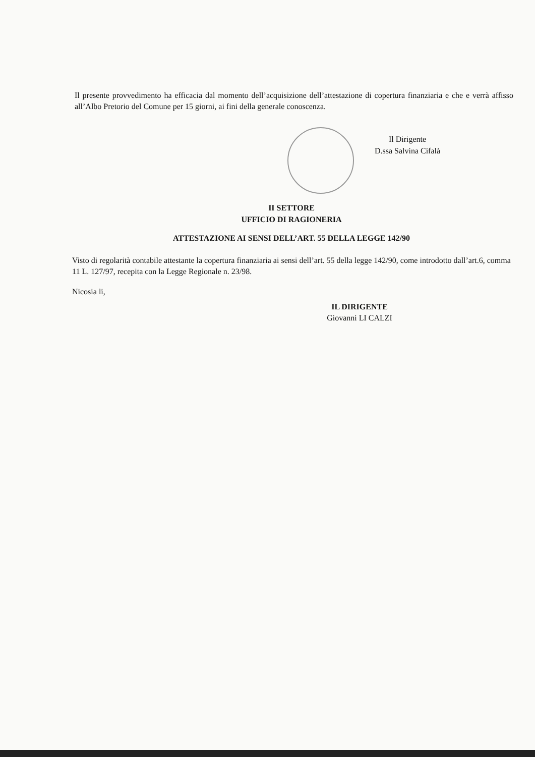Il presente provvedimento ha efficacia dal momento dell’acquisizione dell’attestazione di copertura finanziaria e che e verrà affisso all’Albo Pretorio del Comune per 15 giorni, ai fini della generale conoscenza.
Il Dirigente
D.ssa Salvina Cifalà
II SETTORE
UFFICIO DI RAGIONERIA
ATTESTAZIONE AI SENSI DELL’ART. 55 DELLA LEGGE 142/90
Visto di regolarità contabile attestante la copertura finanziaria ai sensi dell’art. 55 della legge 142/90, come introdotto dall’art.6, comma 11 L. 127/97, recepita con la Legge Regionale n. 23/98.
Nicosia li,
IL DIRIGENTE
Giovanni LI CALZI